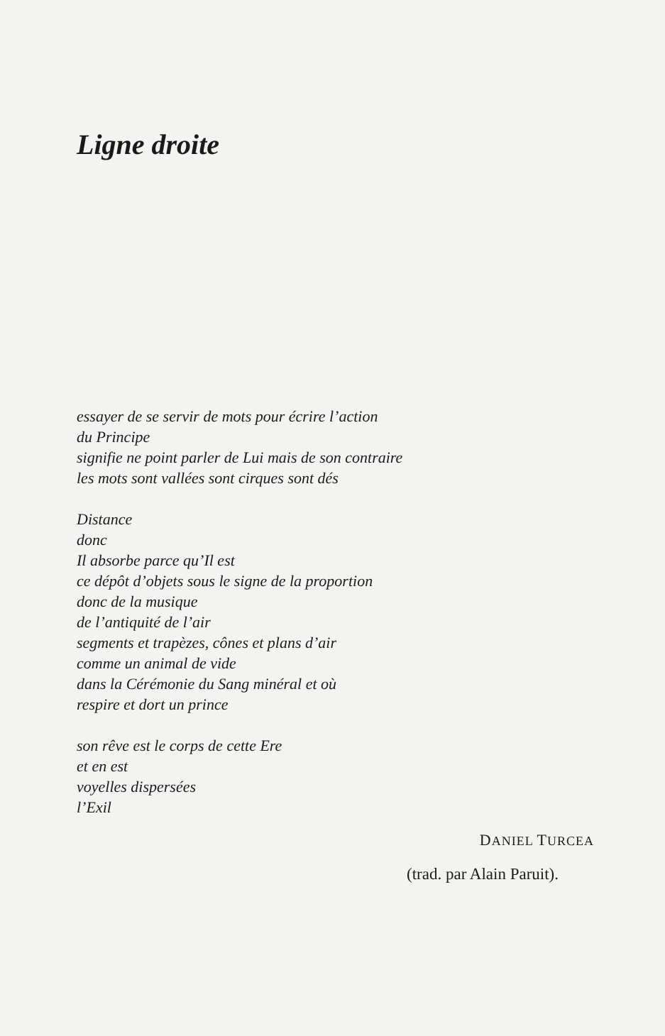Ligne droite
essayer de se servir de mots pour écrire l’action
du Principe
signifie ne point parler de Lui mais de son contraire
les mots sont vallées sont cirques sont dés
Distance
donc
Il absorbe parce qu’Il est
ce dépôt d’objets sous le signe de la proportion
donc de la musique
de l’antiquité de l’air
segments et trapèzes, cônes et plans d’air
comme un animal de vide
dans la Cérémonie du Sang minéral et où
respire et dort un prince
son rêve est le corps de cette Ere
et en est
voyelles dispersées
l’Exil
DANIEL TURCEA
(trad. par Alain Paruit).